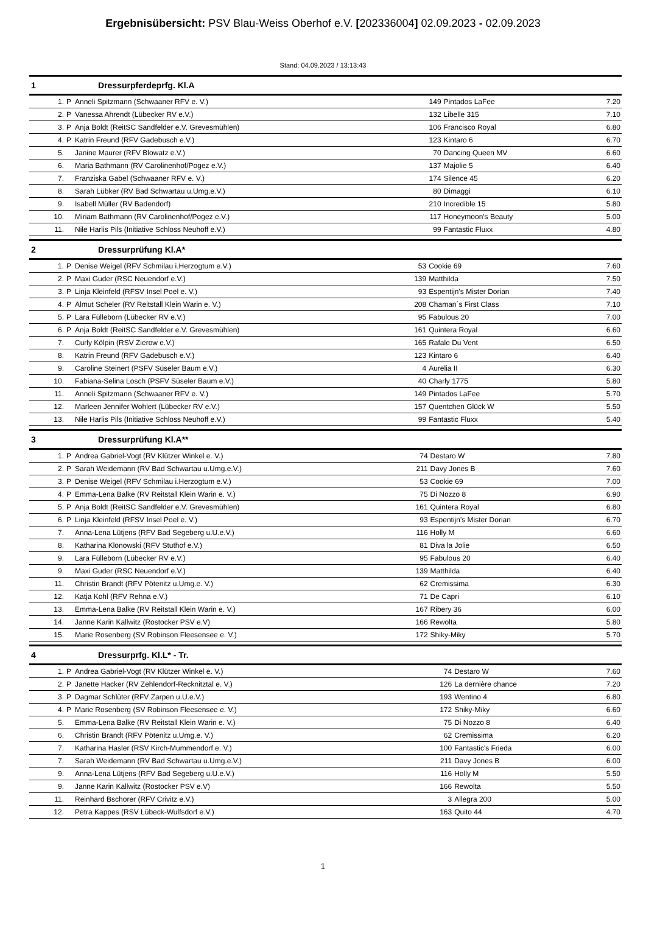Ergebnisübersicht: PSV Blau-Weiss Oberhof e.V. [202336004] 02.09.2023 - 02.09.2023
Stand: 04.09.2023 / 13:13:43
1 Dressurpferdeprfg. Kl.A
| 1. | P | Anneli Spitzmann (Schwaaner RFV e. V.) | 149 | Pintados LaFee | 7.20 |
| 2. | P | Vanessa Ahrendt (Lübecker RV e.V.) | 132 | Libelle 315 | 7.10 |
| 3. | P | Anja Boldt (ReitSC Sandfelder e.V. Grevesmühlen) | 106 | Francisco Royal | 6.80 |
| 4. | P | Katrin Freund (RFV Gadebusch e.V.) | 123 | Kintaro 6 | 6.70 |
| 5. | | Janine Maurer (RFV Blowatz e.V.) | 70 | Dancing Queen MV | 6.60 |
| 6. | | Maria Bathmann (RV Carolinenhof/Pogez e.V.) | 137 | Majolie 5 | 6.40 |
| 7. | | Franziska Gabel (Schwaaner RFV e. V.) | 174 | Silence 45 | 6.20 |
| 8. | | Sarah Lübker (RV Bad Schwartau u.Umg.e.V.) | 80 | Dimaggi | 6.10 |
| 9. | | Isabell Müller (RV Badendorf) | 210 | Incredible 15 | 5.80 |
| 10. | | Miriam Bathmann (RV Carolinenhof/Pogez e.V.) | 117 | Honeymoon's Beauty | 5.00 |
| 11. | | Nile Harlis Pils (Initiative Schloss Neuhoff e.V.) | 99 | Fantastic Fluxx | 4.80 |
2 Dressurprüfung Kl.A*
| 1. | P | Denise Weigel (RFV Schmilau i.Herzogtum e.V.) | 53 | Cookie 69 | 7.60 |
| 2. | P | Maxi Guder (RSC Neuendorf e.V.) | 139 | Matthilda | 7.50 |
| 3. | P | Linja Kleinfeld (RFSV Insel Poel e. V.) | 93 | Espentijn's Mister Dorian | 7.40 |
| 4. | P | Almut Scheler (RV Reitstall Klein Warin e. V.) | 208 | Chaman´s First Class | 7.10 |
| 5. | P | Lara Fülleborn (Lübecker RV e.V.) | 95 | Fabulous 20 | 7.00 |
| 6. | P | Anja Boldt (ReitSC Sandfelder e.V. Grevesmühlen) | 161 | Quintera Royal | 6.60 |
| 7. | | Curly Kölpin (RSV Zierow e.V.) | 165 | Rafale Du Vent | 6.50 |
| 8. | | Katrin Freund (RFV Gadebusch e.V.) | 123 | Kintaro 6 | 6.40 |
| 9. | | Caroline Steinert (PSFV Süseler Baum e.V.) | 4 | Aurelia II | 6.30 |
| 10. | | Fabiana-Selina Losch (PSFV Süseler Baum e.V.) | 40 | Charly 1775 | 5.80 |
| 11. | | Anneli Spitzmann (Schwaaner RFV e. V.) | 149 | Pintados LaFee | 5.70 |
| 12. | | Marleen Jennifer Wohlert (Lübecker RV e.V.) | 157 | Quentchen Glück W | 5.50 |
| 13. | | Nile Harlis Pils (Initiative Schloss Neuhoff e.V.) | 99 | Fantastic Fluxx | 5.40 |
3 Dressurprüfung Kl.A**
| 1. | P | Andrea Gabriel-Vogt (RV Klützer Winkel e. V.) | 74 | Destaro W | 7.80 |
| 2. | P | Sarah Weidemann (RV Bad Schwartau u.Umg.e.V.) | 211 | Davy Jones B | 7.60 |
| 3. | P | Denise Weigel (RFV Schmilau i.Herzogtum e.V.) | 53 | Cookie 69 | 7.00 |
| 4. | P | Emma-Lena Balke (RV Reitstall Klein Warin e. V.) | 75 | Di Nozzo 8 | 6.90 |
| 5. | P | Anja Boldt (ReitSC Sandfelder e.V. Grevesmühlen) | 161 | Quintera Royal | 6.80 |
| 6. | P | Linja Kleinfeld (RFSV Insel Poel e. V.) | 93 | Espentijn's Mister Dorian | 6.70 |
| 7. | | Anna-Lena Lütjens (RFV Bad Segeberg u.U.e.V.) | 116 | Holly M | 6.60 |
| 8. | | Katharina Klonowski (RFV Stuthof e.V.) | 81 | Diva la Jolie | 6.50 |
| 9. | | Lara Fülleborn (Lübecker RV e.V.) | 95 | Fabulous 20 | 6.40 |
| 9. | | Maxi Guder (RSC Neuendorf e.V.) | 139 | Matthilda | 6.40 |
| 11. | | Christin Brandt (RFV Pötenitz u.Umg.e. V.) | 62 | Cremissima | 6.30 |
| 12. | | Katja Kohl (RFV Rehna e.V.) | 71 | De Capri | 6.10 |
| 13. | | Emma-Lena Balke (RV Reitstall Klein Warin e. V.) | 167 | Ribery 36 | 6.00 |
| 14. | | Janne Karin Kallwitz (Rostocker PSV e.V) | 166 | Rewolta | 5.80 |
| 15. | | Marie Rosenberg (SV Robinson Fleesensee e. V.) | 172 | Shiky-Miky | 5.70 |
4 Dressurprfg. Kl.L* - Tr.
| 1. | P | Andrea Gabriel-Vogt (RV Klützer Winkel e. V.) | 74 | Destaro W | 7.60 |
| 2. | P | Janette Hacker (RV Zehlendorf-Recknitztal e. V.) | 126 | La dernière chance | 7.20 |
| 3. | P | Dagmar Schlüter (RFV Zarpen u.U.e.V.) | 193 | Wentino 4 | 6.80 |
| 4. | P | Marie Rosenberg (SV Robinson Fleesensee e. V.) | 172 | Shiky-Miky | 6.60 |
| 5. | | Emma-Lena Balke (RV Reitstall Klein Warin e. V.) | 75 | Di Nozzo 8 | 6.40 |
| 6. | | Christin Brandt (RFV Pötenitz u.Umg.e. V.) | 62 | Cremissima | 6.20 |
| 7. | | Katharina Hasler (RSV Kirch-Mummendorf e. V.) | 100 | Fantastic's Frieda | 6.00 |
| 7. | | Sarah Weidemann (RV Bad Schwartau u.Umg.e.V.) | 211 | Davy Jones B | 6.00 |
| 9. | | Anna-Lena Lütjens (RFV Bad Segeberg u.U.e.V.) | 116 | Holly M | 5.50 |
| 9. | | Janne Karin Kallwitz (Rostocker PSV e.V) | 166 | Rewolta | 5.50 |
| 11. | | Reinhard Bschorer (RFV Crivitz e.V.) | 3 | Allegra 200 | 5.00 |
| 12. | | Petra Kappes (RSV Lübeck-Wulfsdorf e.V.) | 163 | Quito 44 | 4.70 |
1